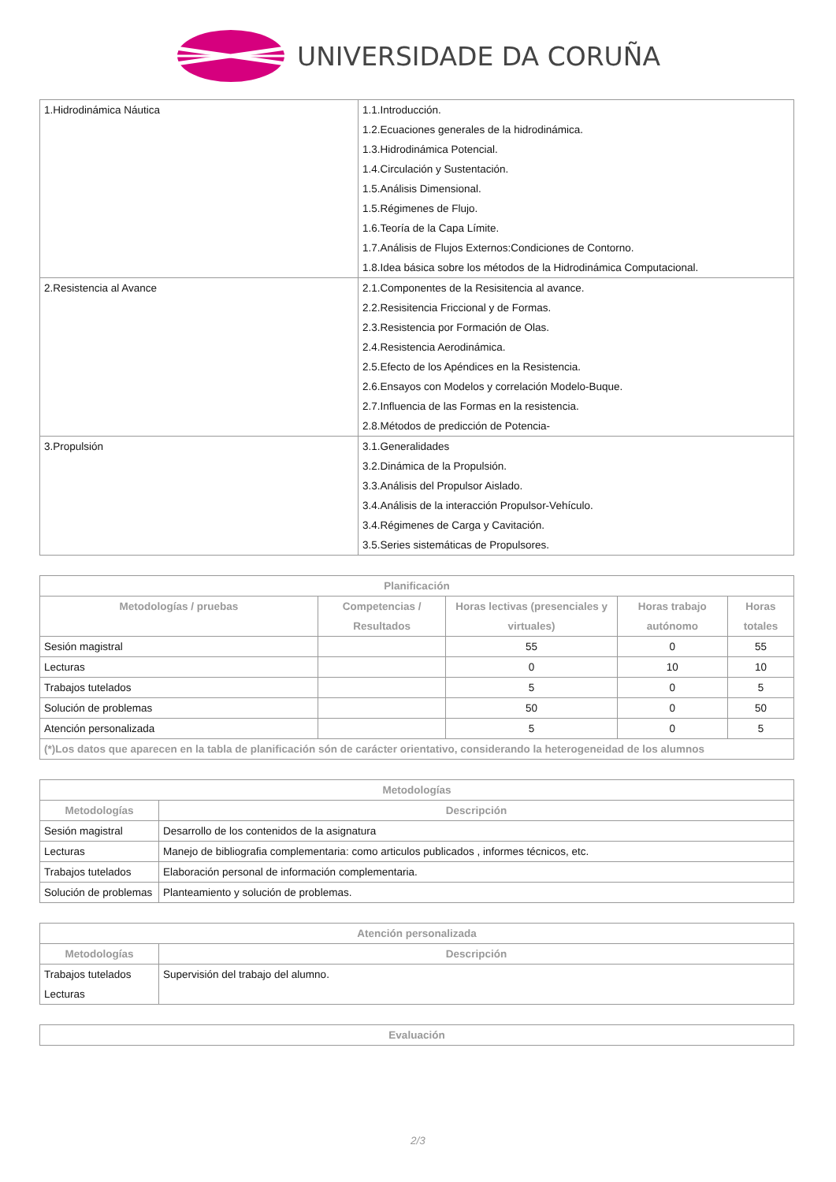UNIVERSIDADE DA CORUÑA
| 1.Hidrodinámica Náutica | 1.1.Introducción. 1.2.Ecuaciones generales de la hidrodinámica. 1.3.Hidrodinámica Potencial. 1.4.Circulación y Sustentación. 1.5.Análisis Dimensional. 1.5.Régimenes de Flujo. 1.6.Teoría de la Capa Límite. 1.7.Análisis de Flujos Externos:Condiciones de Contorno. 1.8.Idea básica sobre los métodos de la Hidrodinámica Computacional. |
| 2.Resistencia al Avance | 2.1.Componentes de la Resisitencia al avance. 2.2.Resisitencia Friccional y de Formas. 2.3.Resistencia por Formación de Olas. 2.4.Resistencia Aerodinámica. 2.5.Efecto de los Apéndices en la Resistencia. 2.6.Ensayos con Modelos y correlación Modelo-Buque. 2.7.Influencia de las Formas en la resistencia. 2.8.Métodos de predicción de Potencia- |
| 3.Propulsión | 3.1.Generalidades 3.2.Dinámica de la Propulsión. 3.3.Análisis del Propulsor Aislado. 3.4.Análisis de la interacción Propulsor-Vehículo. 3.4.Régimenes de Carga y Cavitación. 3.5.Series sistemáticas de Propulsores. |
| Planificación | | | | |
| --- | --- | --- | --- | --- |
| Metodologías / pruebas | Competencias / Resultados | Horas lectivas (presenciales y virtuales) | Horas trabajo autónomo | Horas totales |
| Sesión magistral | | 55 | 0 | 55 |
| Lecturas | | 0 | 10 | 10 |
| Trabajos tutelados | | 5 | 0 | 5 |
| Solución de problemas | | 50 | 0 | 50 |
| Atención personalizada | | 5 | 0 | 5 |
| (*)Los datos que aparecen en la tabla de planificación són de carácter orientativo, considerando la heterogeneidad de los alumnos | | | | |
| Metodologías | |
| --- | --- |
| Metodologías | Descripción |
| Sesión magistral | Desarrollo de los contenidos de la asignatura |
| Lecturas | Manejo de bibliografia complementaria: como articulos publicados , informes técnicos, etc. |
| Trabajos tutelados | Elaboración personal de información complementaria. |
| Solución de problemas | Planteamiento y solución de problemas. |
| Atención personalizada | |
| --- | --- |
| Metodologías | Descripción |
| Trabajos tutelados Lecturas | Supervisión del trabajo del alumno. |
| Evaluación |
| --- |
2/3